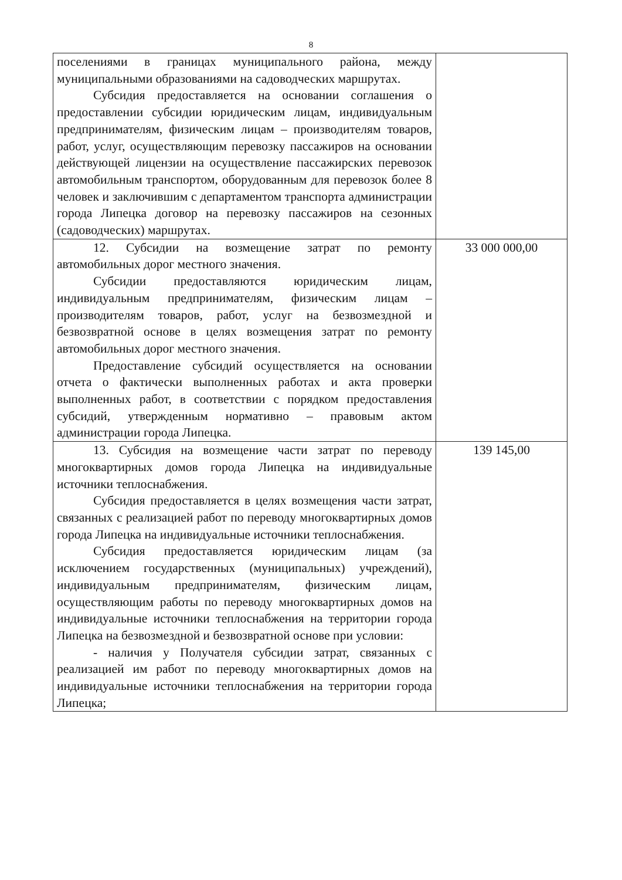8
| поселениями в границах муниципального района, между муниципальными образованиями на садоводческих маршрутах. Субсидия предоставляется на основании соглашения о предоставлении субсидии юридическим лицам, индивидуальным предпринимателям, физическим лицам – производителям товаров, работ, услуг, осуществляющим перевозку пассажиров на основании действующей лицензии на осуществление пассажирских перевозок автомобильным транспортом, оборудованным для перевозок более 8 человек и заключившим с департаментом транспорта администрации города Липецка договор на перевозку пассажиров на сезонных (садоводческих) маршрутах. | |
| 12. Субсидии на возмещение затрат по ремонту автомобильных дорог местного значения. Субсидии предоставляются юридическим лицам, индивидуальным предпринимателям, физическим лицам – производителям товаров, работ, услуг на безвозмездной и безвозвратной основе в целях возмещения затрат по ремонту автомобильных дорог местного значения. Предоставление субсидий осуществляется на основании отчета о фактически выполненных работах и акта проверки выполненных работ, в соответствии с порядком предоставления субсидий, утвержденным нормативно – правовым актом администрации города Липецка. | 33 000 000,00 |
| 13. Субсидия на возмещение части затрат по переводу многоквартирных домов города Липецка на индивидуальные источники теплоснабжения. Субсидия предоставляется в целях возмещения части затрат, связанных с реализацией работ по переводу многоквартирных домов города Липецка на индивидуальные источники теплоснабжения. Субсидия предоставляется юридическим лицам (за исключением государственных (муниципальных) учреждений), индивидуальным предпринимателям, физическим лицам, осуществляющим работы по переводу многоквартирных домов на индивидуальные источники теплоснабжения на территории города Липецка на безвозмездной и безвозвратной основе при условии: - наличия у Получателя субсидии затрат, связанных с реализацией им работ по переводу многоквартирных домов на индивидуальные источники теплоснабжения на территории города Липецка; | 139 145,00 |